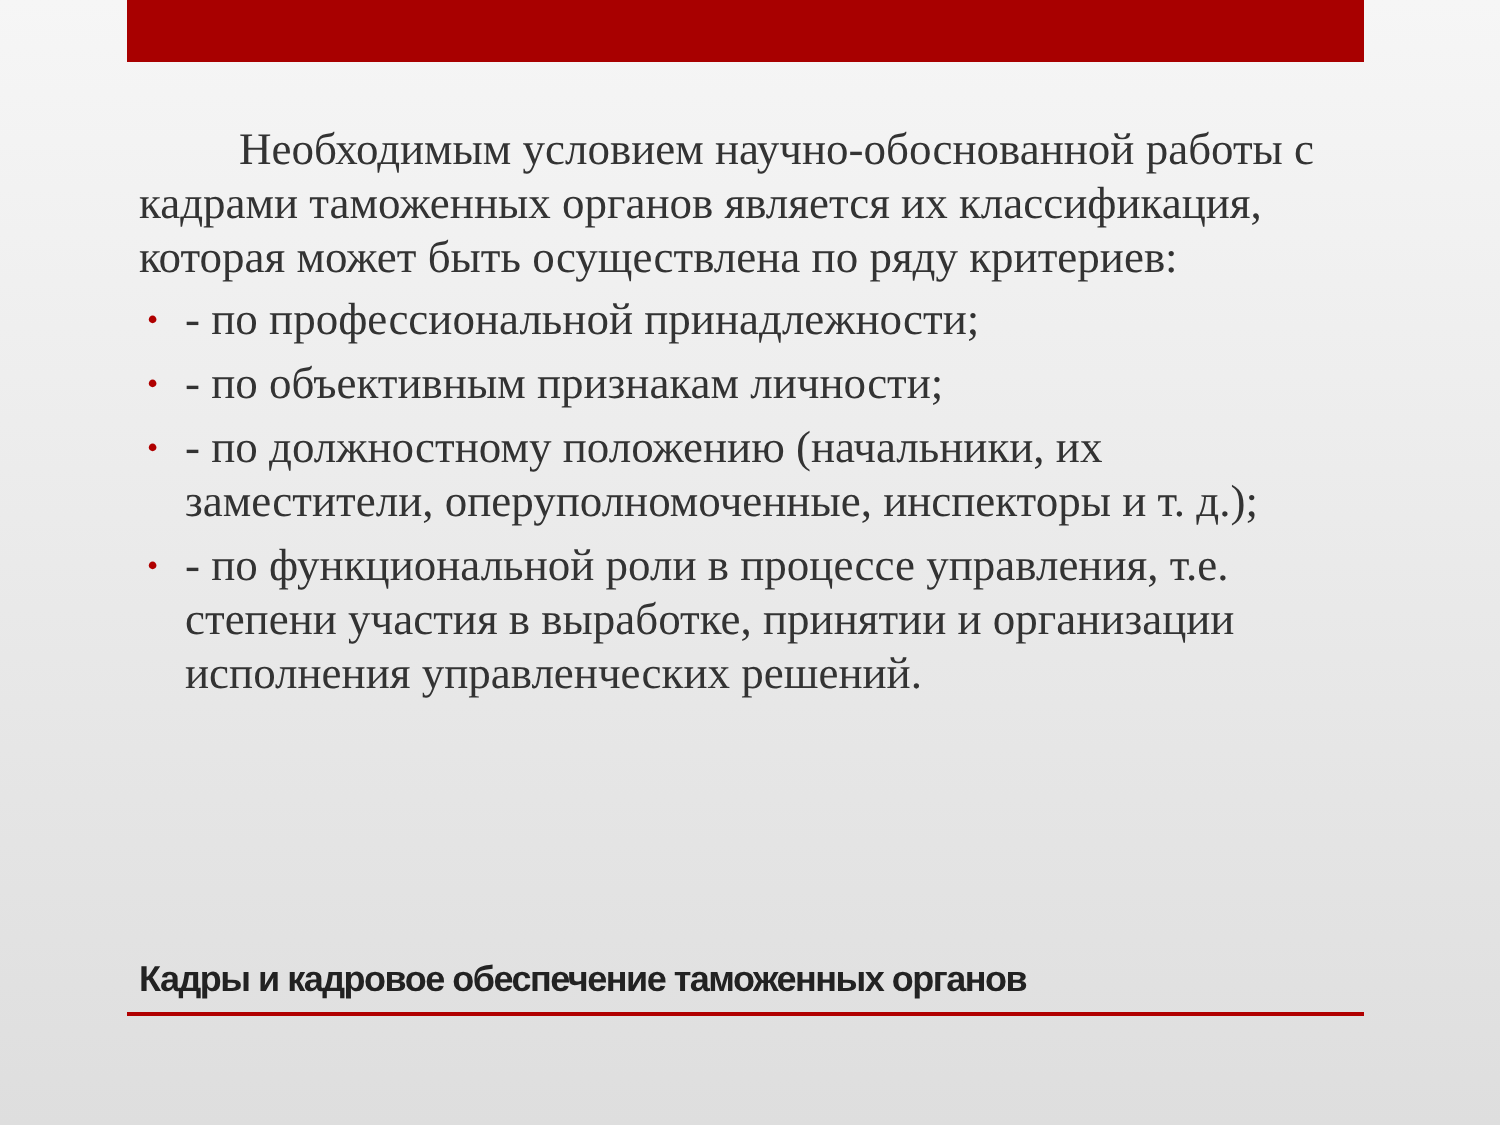Необходимым условием научно-обоснованной работы с кадрами таможенных органов является их классификация, которая может быть осуществлена по ряду критериев:
• - по профессиональной принадлежности;
• - по объективным признакам личности;
• - по должностному положению (начальники, их заместители, оперуполномоченные, инспекторы и т. д.);
• - по функциональной роли в процессе управления, т.е. степени участия в выработке, принятии и организации исполнения управленческих решений.
Кадры и кадровое обеспечение таможенных органов